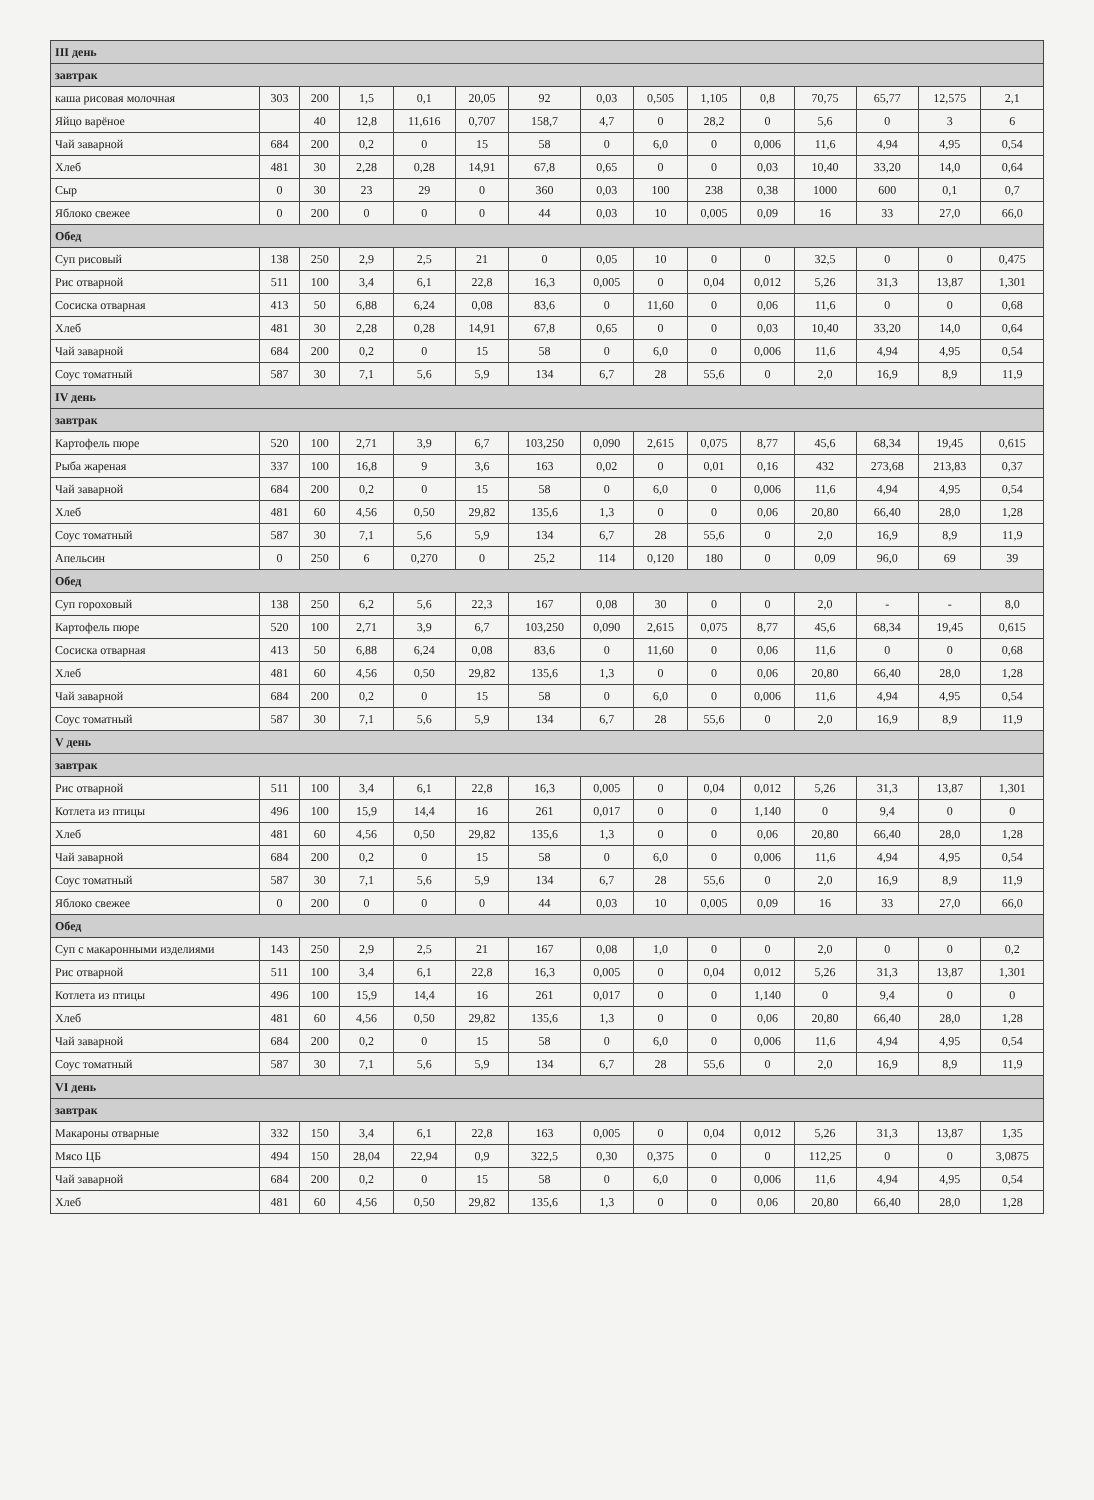| III день | | | | | | | | | | | | | | |
| завтрак | | | | | | | | | | | | | | |
| каша рисовая молочная | 303 | 200 | 1,5 | 0,1 | 20,05 | 92 | 0,03 | 0,505 | 1,105 | 0,8 | 70,75 | 65,77 | 12,575 | 2,1 |
| Яйцо варёное | | 40 | 12,8 | 11,616 | 0,707 | 158,7 | 4,7 | 0 | 28,2 | 0 | 5,6 | 0 | 3 | 6 |
| Чай заварной | 684 | 200 | 0,2 | 0 | 15 | 58 | 0 | 6,0 | 0 | 0,006 | 11,6 | 4,94 | 4,95 | 0,54 |
| Хлеб | 481 | 30 | 2,28 | 0,28 | 14,91 | 67,8 | 0,65 | 0 | 0 | 0,03 | 10,40 | 33,20 | 14,0 | 0,64 |
| Сыр | 0 | 30 | 23 | 29 | 0 | 360 | 0,03 | 100 | 238 | 0,38 | 1000 | 600 | 0,1 | 0,7 |
| Яблоко свежее | 0 | 200 | 0 | 0 | 0 | 44 | 0,03 | 10 | 0,005 | 0,09 | 16 | 33 | 27,0 | 66,0 |
| Обед | | | | | | | | | | | | | | |
| Суп рисовый | 138 | 250 | 2,9 | 2,5 | 21 | 0 | 0,05 | 10 | 0 | 0 | 32,5 | 0 | 0 | 0,475 |
| Рис отварной | 511 | 100 | 3,4 | 6,1 | 22,8 | 16,3 | 0,005 | 0 | 0,04 | 0,012 | 5,26 | 31,3 | 13,87 | 1,301 |
| Сосиска отварная | 413 | 50 | 6,88 | 6,24 | 0,08 | 83,6 | 0 | 11,60 | 0 | 0,06 | 11,6 | 0 | 0 | 0,68 |
| Хлеб | 481 | 30 | 2,28 | 0,28 | 14,91 | 67,8 | 0,65 | 0 | 0 | 0,03 | 10,40 | 33,20 | 14,0 | 0,64 |
| Чай заварной | 684 | 200 | 0,2 | 0 | 15 | 58 | 0 | 6,0 | 0 | 0,006 | 11,6 | 4,94 | 4,95 | 0,54 |
| Соус томатный | 587 | 30 | 7,1 | 5,6 | 5,9 | 134 | 6,7 | 28 | 55,6 | 0 | 2,0 | 16,9 | 8,9 | 11,9 |
| IV день | | | | | | | | | | | | | | |
| завтрак | | | | | | | | | | | | | | |
| Картофель пюре | 520 | 100 | 2,71 | 3,9 | 6,7 | 103,250 | 0,090 | 2,615 | 0,075 | 8,77 | 45,6 | 68,34 | 19,45 | 0,615 |
| Рыба жареная | 337 | 100 | 16,8 | 9 | 3,6 | 163 | 0,02 | 0 | 0,01 | 0,16 | 432 | 273,68 | 213,83 | 0,37 |
| Чай заварной | 684 | 200 | 0,2 | 0 | 15 | 58 | 0 | 6,0 | 0 | 0,006 | 11,6 | 4,94 | 4,95 | 0,54 |
| Хлеб | 481 | 60 | 4,56 | 0,50 | 29,82 | 135,6 | 1,3 | 0 | 0 | 0,06 | 20,80 | 66,40 | 28,0 | 1,28 |
| Соус томатный | 587 | 30 | 7,1 | 5,6 | 5,9 | 134 | 6,7 | 28 | 55,6 | 0 | 2,0 | 16,9 | 8,9 | 11,9 |
| Апельсин | 0 | 250 | 6 | 0,270 | 0 | 25,2 | 114 | 0,120 | 180 | 0 | 0,09 | 96,0 | 69 | 39 |
| Обед | | | | | | | | | | | | | | |
| Суп гороховый | 138 | 250 | 6,2 | 5,6 | 22,3 | 167 | 0,08 | 30 | 0 | 0 | 2,0 | - | - | 8,0 |
| Картофель пюре | 520 | 100 | 2,71 | 3,9 | 6,7 | 103,250 | 0,090 | 2,615 | 0,075 | 8,77 | 45,6 | 68,34 | 19,45 | 0,615 |
| Сосиска отварная | 413 | 50 | 6,88 | 6,24 | 0,08 | 83,6 | 0 | 11,60 | 0 | 0,06 | 11,6 | 0 | 0 | 0,68 |
| Хлеб | 481 | 60 | 4,56 | 0,50 | 29,82 | 135,6 | 1,3 | 0 | 0 | 0,06 | 20,80 | 66,40 | 28,0 | 1,28 |
| Чай заварной | 684 | 200 | 0,2 | 0 | 15 | 58 | 0 | 6,0 | 0 | 0,006 | 11,6 | 4,94 | 4,95 | 0,54 |
| Соус томатный | 587 | 30 | 7,1 | 5,6 | 5,9 | 134 | 6,7 | 28 | 55,6 | 0 | 2,0 | 16,9 | 8,9 | 11,9 |
| V день | | | | | | | | | | | | | | |
| завтрак | | | | | | | | | | | | | | |
| Рис отварной | 511 | 100 | 3,4 | 6,1 | 22,8 | 16,3 | 0,005 | 0 | 0,04 | 0,012 | 5,26 | 31,3 | 13,87 | 1,301 |
| Котлета из птицы | 496 | 100 | 15,9 | 14,4 | 16 | 261 | 0,017 | 0 | 0 | 1,140 | 0 | 9,4 | 0 | 0 |
| Хлеб | 481 | 60 | 4,56 | 0,50 | 29,82 | 135,6 | 1,3 | 0 | 0 | 0,06 | 20,80 | 66,40 | 28,0 | 1,28 |
| Чай заварной | 684 | 200 | 0,2 | 0 | 15 | 58 | 0 | 6,0 | 0 | 0,006 | 11,6 | 4,94 | 4,95 | 0,54 |
| Соус томатный | 587 | 30 | 7,1 | 5,6 | 5,9 | 134 | 6,7 | 28 | 55,6 | 0 | 2,0 | 16,9 | 8,9 | 11,9 |
| Яблоко свежее | 0 | 200 | 0 | 0 | 0 | 44 | 0,03 | 10 | 0,005 | 0,09 | 16 | 33 | 27,0 | 66,0 |
| Обед | | | | | | | | | | | | | | |
| Суп с макаронными изделиями | 143 | 250 | 2,9 | 2,5 | 21 | 167 | 0,08 | 1,0 | 0 | 0 | 2,0 | 0 | 0 | 0,2 |
| Рис отварной | 511 | 100 | 3,4 | 6,1 | 22,8 | 16,3 | 0,005 | 0 | 0,04 | 0,012 | 5,26 | 31,3 | 13,87 | 1,301 |
| Котлета из птицы | 496 | 100 | 15,9 | 14,4 | 16 | 261 | 0,017 | 0 | 0 | 1,140 | 0 | 9,4 | 0 | 0 |
| Хлеб | 481 | 60 | 4,56 | 0,50 | 29,82 | 135,6 | 1,3 | 0 | 0 | 0,06 | 20,80 | 66,40 | 28,0 | 1,28 |
| Чай заварной | 684 | 200 | 0,2 | 0 | 15 | 58 | 0 | 6,0 | 0 | 0,006 | 11,6 | 4,94 | 4,95 | 0,54 |
| Соус томатный | 587 | 30 | 7,1 | 5,6 | 5,9 | 134 | 6,7 | 28 | 55,6 | 0 | 2,0 | 16,9 | 8,9 | 11,9 |
| VI день | | | | | | | | | | | | | | |
| завтрак | | | | | | | | | | | | | | |
| Макароны отварные | 332 | 150 | 3,4 | 6,1 | 22,8 | 163 | 0,005 | 0 | 0,04 | 0,012 | 5,26 | 31,3 | 13,87 | 1,35 |
| Мясо ЦБ | 494 | 150 | 28,04 | 22,94 | 0,9 | 322,5 | 0,30 | 0,375 | 0 | 0 | 112,25 | 0 | 0 | 3,0875 |
| Чай заварной | 684 | 200 | 0,2 | 0 | 15 | 58 | 0 | 6,0 | 0 | 0,006 | 11,6 | 4,94 | 4,95 | 0,54 |
| Хлеб | 481 | 60 | 4,56 | 0,50 | 29,82 | 135,6 | 1,3 | 0 | 0 | 0,06 | 20,80 | 66,40 | 28,0 | 1,28 |